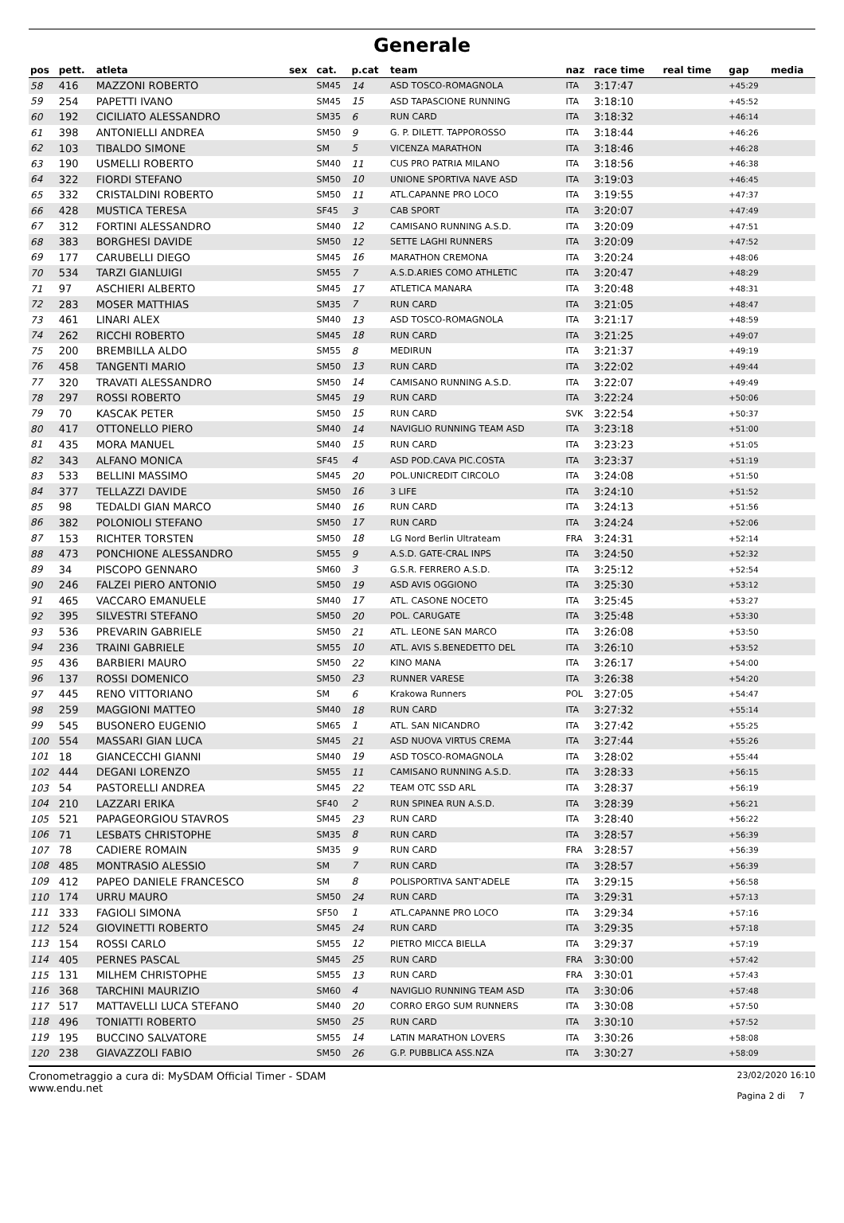Generale
| pos | pett. | atleta | sex | cat. | p.cat | team | naz | race time | real time | gap | media |
| --- | --- | --- | --- | --- | --- | --- | --- | --- | --- | --- | --- |
| 58 | 416 | MAZZONI ROBERTO | | SM45 | 14 | ASD TOSCO-ROMAGNOLA | ITA | 3:17:47 | | +45:29 | |
| 59 | 254 | PAPETTI IVANO | | SM45 | 15 | ASD TAPASCIONE RUNNING | ITA | 3:18:10 | | +45:52 | |
| 60 | 192 | CICILIATO ALESSANDRO | | SM35 | 6 | RUN CARD | ITA | 3:18:32 | | +46:14 | |
| 61 | 398 | ANTONIELLI ANDREA | | SM50 | 9 | G. P. DILETT. TAPPOROSSO | ITA | 3:18:44 | | +46:26 | |
| 62 | 103 | TIBALDO SIMONE | | SM | 5 | VICENZA MARATHON | ITA | 3:18:46 | | +46:28 | |
| 63 | 190 | USMELLI ROBERTO | | SM40 | 11 | CUS PRO PATRIA MILANO | ITA | 3:18:56 | | +46:38 | |
| 64 | 322 | FIORDI STEFANO | | SM50 | 10 | UNIONE SPORTIVA NAVE ASD | ITA | 3:19:03 | | +46:45 | |
| 65 | 332 | CRISTALDINI ROBERTO | | SM50 | 11 | ATL.CAPANNE PRO LOCO | ITA | 3:19:55 | | +47:37 | |
| 66 | 428 | MUSTICA TERESA | | SF45 | 3 | CAB SPORT | ITA | 3:20:07 | | +47:49 | |
| 67 | 312 | FORTINI ALESSANDRO | | SM40 | 12 | CAMISANO RUNNING A.S.D. | ITA | 3:20:09 | | +47:51 | |
| 68 | 383 | BORGHESI DAVIDE | | SM50 | 12 | SETTE LAGHI RUNNERS | ITA | 3:20:09 | | +47:52 | |
| 69 | 177 | CARUBELLI DIEGO | | SM45 | 16 | MARATHON CREMONA | ITA | 3:20:24 | | +48:06 | |
| 70 | 534 | TARZI GIANLUIGI | | SM55 | 7 | A.S.D.ARIES COMO ATHLETIC | ITA | 3:20:47 | | +48:29 | |
| 71 | 97 | ASCHIERI ALBERTO | | SM45 | 17 | ATLETICA MANARA | ITA | 3:20:48 | | +48:31 | |
| 72 | 283 | MOSER MATTHIAS | | SM35 | 7 | RUN CARD | ITA | 3:21:05 | | +48:47 | |
| 73 | 461 | LINARI ALEX | | SM40 | 13 | ASD TOSCO-ROMAGNOLA | ITA | 3:21:17 | | +48:59 | |
| 74 | 262 | RICCHI ROBERTO | | SM45 | 18 | RUN CARD | ITA | 3:21:25 | | +49:07 | |
| 75 | 200 | BREMBILLA ALDO | | SM55 | 8 | MEDIRUN | ITA | 3:21:37 | | +49:19 | |
| 76 | 458 | TANGENTI MARIO | | SM50 | 13 | RUN CARD | ITA | 3:22:02 | | +49:44 | |
| 77 | 320 | TRAVATI ALESSANDRO | | SM50 | 14 | CAMISANO RUNNING A.S.D. | ITA | 3:22:07 | | +49:49 | |
| 78 | 297 | ROSSI ROBERTO | | SM45 | 19 | RUN CARD | ITA | 3:22:24 | | +50:06 | |
| 79 | 70 | KASCAK PETER | | SM50 | 15 | RUN CARD | SVK | 3:22:54 | | +50:37 | |
| 80 | 417 | OTTONELLO PIERO | | SM40 | 14 | NAVIGLIO RUNNING TEAM ASD | ITA | 3:23:18 | | +51:00 | |
| 81 | 435 | MORA MANUEL | | SM40 | 15 | RUN CARD | ITA | 3:23:23 | | +51:05 | |
| 82 | 343 | ALFANO MONICA | | SF45 | 4 | ASD POD.CAVA PIC.COSTA | ITA | 3:23:37 | | +51:19 | |
| 83 | 533 | BELLINI MASSIMO | | SM45 | 20 | POL.UNICREDIT CIRCOLO | ITA | 3:24:08 | | +51:50 | |
| 84 | 377 | TELLAZZI DAVIDE | | SM50 | 16 | 3 LIFE | ITA | 3:24:10 | | +51:52 | |
| 85 | 98 | TEDALDI GIAN MARCO | | SM40 | 16 | RUN CARD | ITA | 3:24:13 | | +51:56 | |
| 86 | 382 | POLONIOLI STEFANO | | SM50 | 17 | RUN CARD | ITA | 3:24:24 | | +52:06 | |
| 87 | 153 | RICHTER TORSTEN | | SM50 | 18 | LG Nord Berlin Ultrateam | FRA | 3:24:31 | | +52:14 | |
| 88 | 473 | PONCHIONE ALESSANDRO | | SM55 | 9 | A.S.D. GATE-CRAL INPS | ITA | 3:24:50 | | +52:32 | |
| 89 | 34 | PISCOPO GENNARO | | SM60 | 3 | G.S.R. FERRERO A.S.D. | ITA | 3:25:12 | | +52:54 | |
| 90 | 246 | FALZEI PIERO ANTONIO | | SM50 | 19 | ASD AVIS OGGIONO | ITA | 3:25:30 | | +53:12 | |
| 91 | 465 | VACCARO EMANUELE | | SM40 | 17 | ATL. CASONE NOCETO | ITA | 3:25:45 | | +53:27 | |
| 92 | 395 | SILVESTRI STEFANO | | SM50 | 20 | POL. CARUGATE | ITA | 3:25:48 | | +53:30 | |
| 93 | 536 | PREVARIN GABRIELE | | SM50 | 21 | ATL. LEONE SAN MARCO | ITA | 3:26:08 | | +53:50 | |
| 94 | 236 | TRAINI GABRIELE | | SM55 | 10 | ATL. AVIS S.BENEDETTO DEL | ITA | 3:26:10 | | +53:52 | |
| 95 | 436 | BARBIERI MAURO | | SM50 | 22 | KINO MANA | ITA | 3:26:17 | | +54:00 | |
| 96 | 137 | ROSSI DOMENICO | | SM50 | 23 | RUNNER VARESE | ITA | 3:26:38 | | +54:20 | |
| 97 | 445 | RENO VITTORIANO | | SM | 6 | Krakowa Runners | POL | 3:27:05 | | +54:47 | |
| 98 | 259 | MAGGIONI MATTEO | | SM40 | 18 | RUN CARD | ITA | 3:27:32 | | +55:14 | |
| 99 | 545 | BUSONERO EUGENIO | | SM65 | 1 | ATL. SAN NICANDRO | ITA | 3:27:42 | | +55:25 | |
| 100 | 554 | MASSARI GIAN LUCA | | SM45 | 21 | ASD NUOVA VIRTUS CREMA | ITA | 3:27:44 | | +55:26 | |
| 101 | 18 | GIANCECCHI GIANNI | | SM40 | 19 | ASD TOSCO-ROMAGNOLA | ITA | 3:28:02 | | +55:44 | |
| 102 | 444 | DEGANI LORENZO | | SM55 | 11 | CAMISANO RUNNING A.S.D. | ITA | 3:28:33 | | +56:15 | |
| 103 | 54 | PASTORELLI ANDREA | | SM45 | 22 | TEAM OTC SSD ARL | ITA | 3:28:37 | | +56:19 | |
| 104 | 210 | LAZZARI ERIKA | | SF40 | 2 | RUN SPINEA RUN A.S.D. | ITA | 3:28:39 | | +56:21 | |
| 105 | 521 | PAPAGEORGIOU STAVROS | | SM45 | 23 | RUN CARD | ITA | 3:28:40 | | +56:22 | |
| 106 | 71 | LESBATS CHRISTOPHE | | SM35 | 8 | RUN CARD | ITA | 3:28:57 | | +56:39 | |
| 107 | 78 | CADIERE ROMAIN | | SM35 | 9 | RUN CARD | FRA | 3:28:57 | | +56:39 | |
| 108 | 485 | MONTRASIO ALESSIO | | SM | 7 | RUN CARD | ITA | 3:28:57 | | +56:39 | |
| 109 | 412 | PAPEO DANIELE FRANCESCO | | SM | 8 | POLISPORTIVA SANT'ADELE | ITA | 3:29:15 | | +56:58 | |
| 110 | 174 | URRU MAURO | | SM50 | 24 | RUN CARD | ITA | 3:29:31 | | +57:13 | |
| 111 | 333 | FAGIOLI SIMONA | | SF50 | 1 | ATL.CAPANNE PRO LOCO | ITA | 3:29:34 | | +57:16 | |
| 112 | 524 | GIOVINETTI ROBERTO | | SM45 | 24 | RUN CARD | ITA | 3:29:35 | | +57:18 | |
| 113 | 154 | ROSSI CARLO | | SM55 | 12 | PIETRO MICCA BIELLA | ITA | 3:29:37 | | +57:19 | |
| 114 | 405 | PERNES PASCAL | | SM45 | 25 | RUN CARD | FRA | 3:30:00 | | +57:42 | |
| 115 | 131 | MILHEM CHRISTOPHE | | SM55 | 13 | RUN CARD | FRA | 3:30:01 | | +57:43 | |
| 116 | 368 | TARCHINI MAURIZIO | | SM60 | 4 | NAVIGLIO RUNNING TEAM ASD | ITA | 3:30:06 | | +57:48 | |
| 117 | 517 | MATTAVELLI LUCA STEFANO | | SM40 | 20 | CORRO ERGO SUM RUNNERS | ITA | 3:30:08 | | +57:50 | |
| 118 | 496 | TONIATTI ROBERTO | | SM50 | 25 | RUN CARD | ITA | 3:30:10 | | +57:52 | |
| 119 | 195 | BUCCINO SALVATORE | | SM55 | 14 | LATIN MARATHON LOVERS | ITA | 3:30:26 | | +58:08 | |
| 120 | 238 | GIAVAZZOLI FABIO | | SM50 | 26 | G.P. PUBBLICA ASS.NZA | ITA | 3:30:27 | | +58:09 | |
Cronometraggio a cura di: MySDAM Official Timer - SDAM
www.endu.net
23/02/2020 16:10
Pagina 2 di 7